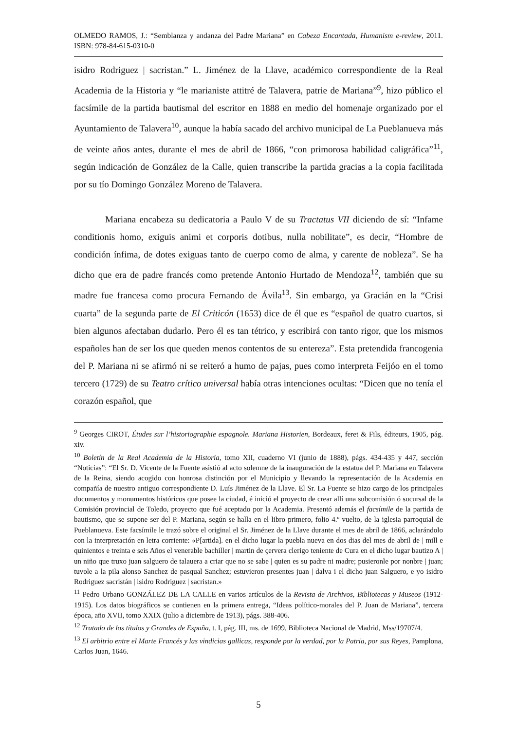OLMEDO RAMOS, J.: “Semblanza y andanza del Padre Mariana” en Cabeza Encantada, Humanism e-review, 2011. ISBN: 978-84-615-0310-0
isidro Rodriguez | sacristan.” L. Jiménez de la Llave, académico correspondiente de la Real Academia de la Historia y “le marianiste attitré de Talavera, patrie de Mariana”<sup>9</sup>, hizo público el facsímile de la partida bautismal del escritor en 1888 en medio del homenaje organizado por el Ayuntamiento de Talavera<sup>10</sup>, aunque la había sacado del archivo municipal de La Pueblanueva más de veinte años antes, durante el mes de abril de 1866, “con primorosa habilidad caligráfica”<sup>11</sup>, según indicación de González de la Calle, quien transcribe la partida gracias a la copia facilitada por su tío Domingo González Moreno de Talavera.
Mariana encabeza su dedicatoria a Paulo V de su Tractatus VII diciendo de sí: “Infame conditionis homo, exiguis animi et corporis dotibus, nulla nobilitate”, es decir, “Hombre de condición ínfima, de dotes exiguas tanto de cuerpo como de alma, y carente de nobleza”. Se ha dicho que era de padre francés como pretende Antonio Hurtado de Mendoza<sup>12</sup>, también que su madre fue francesa como procura Fernando de Ávila<sup>13</sup>. Sin embargo, ya Gracián en la “Crisi cuarta” de la segunda parte de El Criticón (1653) dice de él que es “español de quatro cuartos, si bien algunos afectaban dudarlo. Pero él es tan tétrico, y escribirá con tanto rigor, que los mismos españoles han de ser los que queden menos contentos de su entereza”. Esta pretendida francogenia del P. Mariana ni se afirmó ni se reiteró a humo de pajas, pues como interpreta Feijóo en el tomo tercero (1729) de su Teatro crítico universal había otras intenciones ocultas: “Dicen que no tenía el corazón español, que
<sup>9</sup> Georges CIROT, Études sur l’historiographie espagnole. Mariana Historien, Bordeaux, feret & Fils, éditeurs, 1905, pág. xiv.
<sup>10</sup> Boletín de la Real Academia de la Historia, tomo XII, cuaderno VI (junio de 1888), págs. 434-435 y 447, sección “Noticias”: “El Sr. D. Vicente de la Fuente asistió al acto solemne de la inauguración de la estatua del P. Mariana en Talavera de la Reina, siendo acogido con honrosa distinción por el Municipio y llevando la representación de la Academia en compañía de nuestro antiguo correspondiente D. Luís Jiménez de la Llave. El Sr. La Fuente se hizo cargo de los principales documentos y monumentos históricos que posee la ciudad, é inició el proyecto de crear allí una subcomisión ó sucursal de la Comisión provincial de Toledo, proyecto que fué aceptado por la Academia. Presentó además el facsímile de la partida de bautismo, que se supone ser del P. Mariana, según se halla en el libro primero, folio 4.º vuelto, de la iglesia parroquial de Pueblanueva. Este facsímile le trazó sobre el original el Sr. Jiménez de la Llave durante el mes de abril de 1866, aclarándolo con la interpretación en letra corriente: «P[artida]. en el dicho lugar la puebla nueva en dos dias del mes de abril de | mill e quinientos e treinta e seis Años el venerable bachiller | martin de çervera clerigo teniente de Cura en el dicho lugar bautizo A | un niño que truxo juan salguero de talauera a criar que no se sabe | quien es su padre ni madre; pusieronle por nonbre | juan; tuvole a la pila alonso Sanchez de pasqual Sanchez; estuvieron presentes juan | dalva i el dicho juan Salguero, e yo isidro Rodriguez sacristán | isidro Rodriguez | sacristan.»
<sup>11</sup> Pedro Urbano GONZÁLEZ DE LA CALLE en varios artículos de la Revista de Archivos, Bibliotecas y Museos (1912-1915). Los datos biográficos se contienen en la primera entrega, “Ideas político-morales del P. Juan de Mariana”, tercera época, año XVII, tomo XXIX (julio a diciembre de 1913), págs. 388-406.
<sup>12</sup> Tratado de los títulos y Grandes de España, t. I, pág. III, ms. de 1699, Biblioteca Nacional de Madrid, Mss/19707/4.
<sup>13</sup> El arbitrio entre el Marte Francés y las vindicias gallicas, responde por la verdad, por la Patria, por sus Reyes, Pamplona, Carlos Juan, 1646.
5